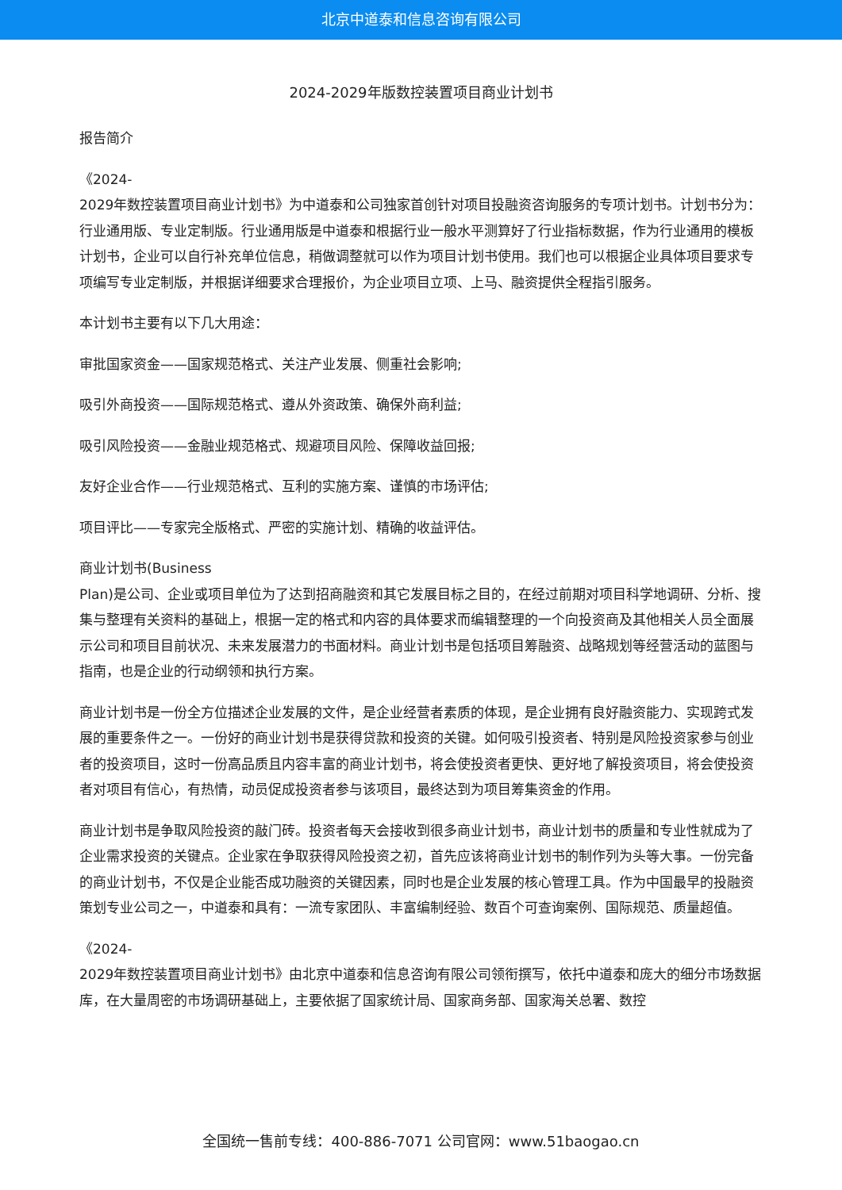北京中道泰和信息咨询有限公司
2024-2029年版数控装置项目商业计划书
报告简介
《2024-
2029年数控装置项目商业计划书》为中道泰和公司独家首创针对项目投融资咨询服务的专项计划书。计划书分为：行业通用版、专业定制版。行业通用版是中道泰和根据行业一般水平测算好了行业指标数据，作为行业通用的模板计划书，企业可以自行补充单位信息，稍做调整就可以作为项目计划书使用。我们也可以根据企业具体项目要求专项编写专业定制版，并根据详细要求合理报价，为企业项目立项、上马、融资提供全程指引服务。
本计划书主要有以下几大用途：
审批国家资金——国家规范格式、关注产业发展、侧重社会影响;
吸引外商投资——国际规范格式、遵从外资政策、确保外商利益;
吸引风险投资——金融业规范格式、规避项目风险、保障收益回报;
友好企业合作——行业规范格式、互利的实施方案、谨慎的市场评估;
项目评比——专家完全版格式、严密的实施计划、精确的收益评估。
商业计划书(Business
Plan)是公司、企业或项目单位为了达到招商融资和其它发展目标之目的，在经过前期对项目科学地调研、分析、搜集与整理有关资料的基础上，根据一定的格式和内容的具体要求而编辑整理的一个向投资商及其他相关人员全面展示公司和项目目前状况、未来发展潜力的书面材料。商业计划书是包括项目筹融资、战略规划等经营活动的蓝图与指南，也是企业的行动纲领和执行方案。
商业计划书是一份全方位描述企业发展的文件，是企业经营者素质的体现，是企业拥有良好融资能力、实现跨式发展的重要条件之一。一份好的商业计划书是获得贷款和投资的关键。如何吸引投资者、特别是风险投资家参与创业者的投资项目，这时一份高品质且内容丰富的商业计划书，将会使投资者更快、更好地了解投资项目，将会使投资者对项目有信心，有热情，动员促成投资者参与该项目，最终达到为项目筹集资金的作用。
商业计划书是争取风险投资的敲门砖。投资者每天会接收到很多商业计划书，商业计划书的质量和专业性就成为了企业需求投资的关键点。企业家在争取获得风险投资之初，首先应该将商业计划书的制作列为头等大事。一份完备的商业计划书，不仅是企业能否成功融资的关键因素，同时也是企业发展的核心管理工具。作为中国最早的投融资策划专业公司之一，中道泰和具有：一流专家团队、丰富编制经验、数百个可查询案例、国际规范、质量超值。
《2024-
2029年数控装置项目商业计划书》由北京中道泰和信息咨询有限公司领衔撰写，依托中道泰和庞大的细分市场数据库，在大量周密的市场调研基础上，主要依据了国家统计局、国家商务部、国家海关总署、数控
全国统一售前专线：400-886-7071 公司官网：www.51baogao.cn